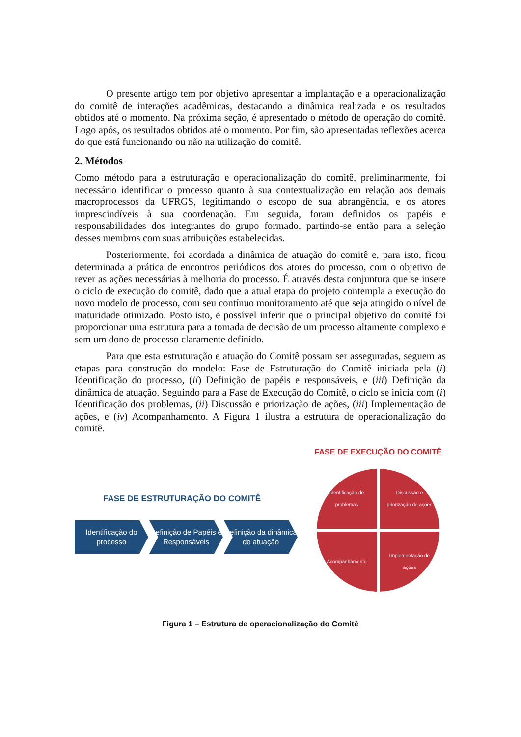O presente artigo tem por objetivo apresentar a implantação e a operacionalização do comitê de interações acadêmicas, destacando a dinâmica realizada e os resultados obtidos até o momento. Na próxima seção, é apresentado o método de operação do comitê. Logo após, os resultados obtidos até o momento. Por fim, são apresentadas reflexões acerca do que está funcionando ou não na utilização do comitê.
2. Métodos
Como método para a estruturação e operacionalização do comitê, preliminarmente, foi necessário identificar o processo quanto à sua contextualização em relação aos demais macroprocessos da UFRGS, legitimando o escopo de sua abrangência, e os atores imprescindíveis à sua coordenação. Em seguida, foram definidos os papéis e responsabilidades dos integrantes do grupo formado, partindo-se então para a seleção desses membros com suas atribuições estabelecidas.
Posteriormente, foi acordada a dinâmica de atuação do comitê e, para isto, ficou determinada a prática de encontros periódicos dos atores do processo, com o objetivo de rever as ações necessárias à melhoria do processo. É através desta conjuntura que se insere o ciclo de execução do comitê, dado que a atual etapa do projeto contempla a execução do novo modelo de processo, com seu contínuo monitoramento até que seja atingido o nível de maturidade otimizado. Posto isto, é possível inferir que o principal objetivo do comitê foi proporcionar uma estrutura para a tomada de decisão de um processo altamente complexo e sem um dono de processo claramente definido.
Para que esta estruturação e atuação do Comitê possam ser asseguradas, seguem as etapas para construção do modelo: Fase de Estruturação do Comitê iniciada pela (i) Identificação do processo, (ii) Definição de papéis e responsáveis, e (iii) Definição da dinâmica de atuação. Seguindo para a Fase de Execução do Comitê, o ciclo se inicia com (i) Identificação dos problemas, (ii) Discussão e priorização de ações, (iii) Implementação de ações, e (iv) Acompanhamento. A Figura 1 ilustra a estrutura de operacionalização do comitê.
FASE DE ESTRUTURAÇÃO DO COMITÊ
Identificação do processo
Definição de Papéis e Responsáveis
Definição da dinâmica de atuação
FASE DE EXECUÇÃO DO COMITÊ
Identificação de problemas
Discussão e priorização de ações
Acompanhamento
Implementação de ações
Figura 1 – Estrutura de operacionalização do Comitê